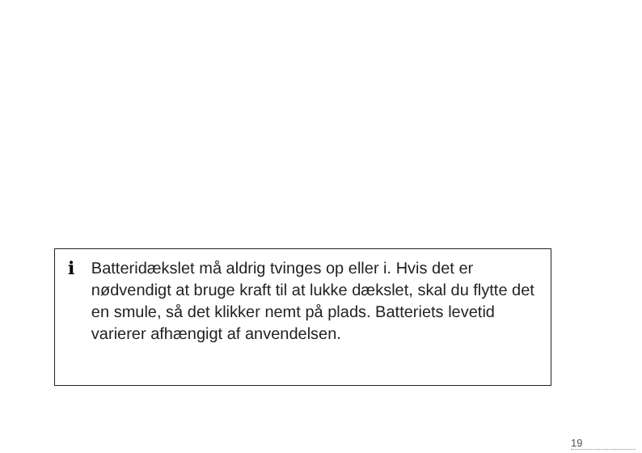i
Batteridækslet må aldrig tvinges op eller i. Hvis det er nødvendigt at bruge kraft til at lukke dækslet, skal du flytte det en smule, så det klikker nemt på plads. Batteriets levetid varierer afhængigt af anvendelsen.
19